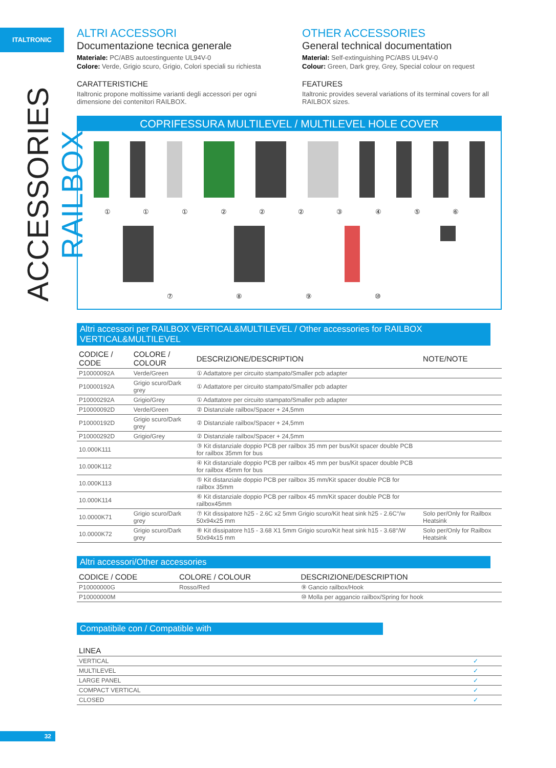ITALTRONIC
ACCESSORIES RAILBOX
ALTRI ACCESSORI
Documentazione tecnica generale
Materiale: PC/ABS autoestinguente UL94V-0
Colore: Verde, Grigio scuro, Grigio, Colori speciali su richiesta
CARATTERISTICHE
Italtronic propone moltissime varianti degli accessori per ogni dimensione dei contenitori RAILBOX.
OTHER ACCESSORIES
General technical documentation
Material: Self-extinguishing PC/ABS UL94V-0
Colour: Green, Dark grey, Grey, Special colour on request
FEATURES
Italtronic provides several variations of its terminal covers for all RAILBOX sizes.
COPRIFESSURA MULTILEVEL / MULTILEVEL HOLE COVER
① ① ① ② ② ② ③ ④ ⑤ ⑥
⑦ ⑧ ⑨ ⑩
Altri accessori per RAILBOX VERTICAL&MULTILEVEL / Other accessories for RAILBOX VERTICAL&MULTILEVEL
| CODICE / CODE | COLORE / COLOUR | DESCRIZIONE/DESCRIPTION | NOTE/NOTE |
| --- | --- | --- | --- |
| P10000092A | Verde/Green | ① Adattatore per circuito stampato/Smaller pcb adapter | |
| P10000192A | Grigio scuro/Dark grey | ① Adattatore per circuito stampato/Smaller pcb adapter | |
| P10000292A | Grigio/Grey | ① Adattatore per circuito stampato/Smaller pcb adapter | |
| P10000092D | Verde/Green | ② Distanziale railbox/Spacer + 24,5mm | |
| P10000192D | Grigio scuro/Dark grey | ② Distanziale railbox/Spacer + 24,5mm | |
| P10000292D | Grigio/Grey | ② Distanziale railbox/Spacer + 24,5mm | |
| 10.000K111 | | ③ Kit distanziale doppio PCB per railbox 35 mm per bus/Kit spacer double PCB for railbox 35mm for bus | |
| 10.000K112 | | ④ Kit distanziale doppio PCB per railbox 45 mm per bus/Kit spacer double PCB for railbox 45mm for bus | |
| 10.000K113 | | ⑤ Kit distanziale doppio PCB per railbox 35 mm/Kit spacer double PCB for railbox 35mm | |
| 10.000K114 | | ⑥ Kit distanziale doppio PCB per railbox 45 mm/Kit spacer double PCB for railbox45mm | |
| 10.0000K71 | Grigio scuro/Dark grey | ⑦ Kit dissipatore h25 - 2.6C x2 5mm Grigio scuro/Kit heat sink h25 - 2.6C°/w 50x94x25 mm | Solo per/Only for Railbox Heatsink |
| 10.0000K72 | Grigio scuro/Dark grey | ⑧ Kit dissipatore h15 - 3.68 X1 5mm Grigio scuro/Kit heat sink h15 - 3.68°/W 50x94x15 mm | Solo per/Only for Railbox Heatsink |
Altri accessori/Other accessories
| CODICE / CODE | COLORE / COLOUR | DESCRIZIONE/DESCRIPTION |
| --- | --- | --- |
| P10000000G | Rosso/Red | ⑨ Gancio railbox/Hook |
| P10000000M | | ⑩ Molla per aggancio railbox/Spring for hook |
Compatibile con / Compatible with
| LINEA | |
| --- | --- |
| VERTICAL | ✓ |
| MULTILEVEL | ✓ |
| LARGE PANEL | ✓ |
| COMPACT VERTICAL | ✓ |
| CLOSED | ✓ |
32